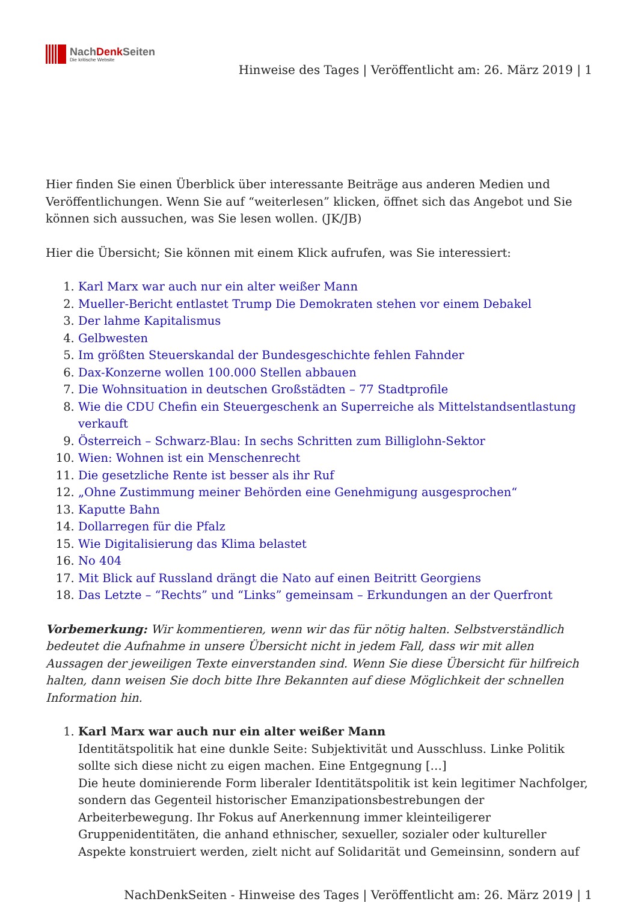NachDenk Seiten
Die kritische Website
Hinweise des Tages | Veröffentlicht am: 26. März 2019 | 1
Hier finden Sie einen Überblick über interessante Beiträge aus anderen Medien und Veröffentlichungen. Wenn Sie auf “weiterlesen” klicken, öffnet sich das Angebot und Sie können sich aussuchen, was Sie lesen wollen. (JK/JB)
Hier die Übersicht; Sie können mit einem Klick aufrufen, was Sie interessiert:
1. Karl Marx war auch nur ein alter weißer Mann
2. Mueller-Bericht entlastet Trump Die Demokraten stehen vor einem Debakel
3. Der lahme Kapitalismus
4. Gelbwesten
5. Im größten Steuerskandal der Bundesgeschichte fehlen Fahnder
6. Dax-Konzerne wollen 100.000 Stellen abbauen
7. Die Wohnsituation in deutschen Großstädten – 77 Stadtprofile
8. Wie die CDU Chefin ein Steuergeschenk an Superreiche als Mittelstandsentlastung verkauft
9. Österreich – Schwarz-Blau: In sechs Schritten zum Billiglohn-Sektor
10. Wien: Wohnen ist ein Menschenrecht
11. Die gesetzliche Rente ist besser als ihr Ruf
12. „Ohne Zustimmung meiner Behörden eine Genehmigung ausgesprochen“
13. Kaputte Bahn
14. Dollarregen für die Pfalz
15. Wie Digitalisierung das Klima belastet
16. No 404
17. Mit Blick auf Russland drängt die Nato auf einen Beitritt Georgiens
18. Das Letzte – “Rechts” und “Links” gemeinsam – Erkundungen an der Querfront
Vorbemerkung: Wir kommentieren, wenn wir das für nötig halten. Selbstverständlich bedeutet die Aufnahme in unsere Übersicht nicht in jedem Fall, dass wir mit allen Aussagen der jeweiligen Texte einverstanden sind. Wenn Sie diese Übersicht für hilfreich halten, dann weisen Sie doch bitte Ihre Bekannten auf diese Möglichkeit der schnellen Information hin.
1. Karl Marx war auch nur ein alter weißer Mann
Identitätspolitik hat eine dunkle Seite: Subjektivität und Ausschluss. Linke Politik sollte sich diese nicht zu eigen machen. Eine Entgegnung […]
Die heute dominierende Form liberaler Identitätspolitik ist kein legitimer Nachfolger, sondern das Gegenteil historischer Emanzipationsbestrebungen der Arbeiterbewegung. Ihr Fokus auf Anerkennung immer kleinteiligerer Gruppenidentitäten, die anhand ethnischer, sexueller, sozialer oder kultureller Aspekte konstruiert werden, zielt nicht auf Solidarität und Gemeinsinn, sondern auf
NachDenkSeiten - Hinweise des Tages | Veröffentlicht am: 26. März 2019 | 1